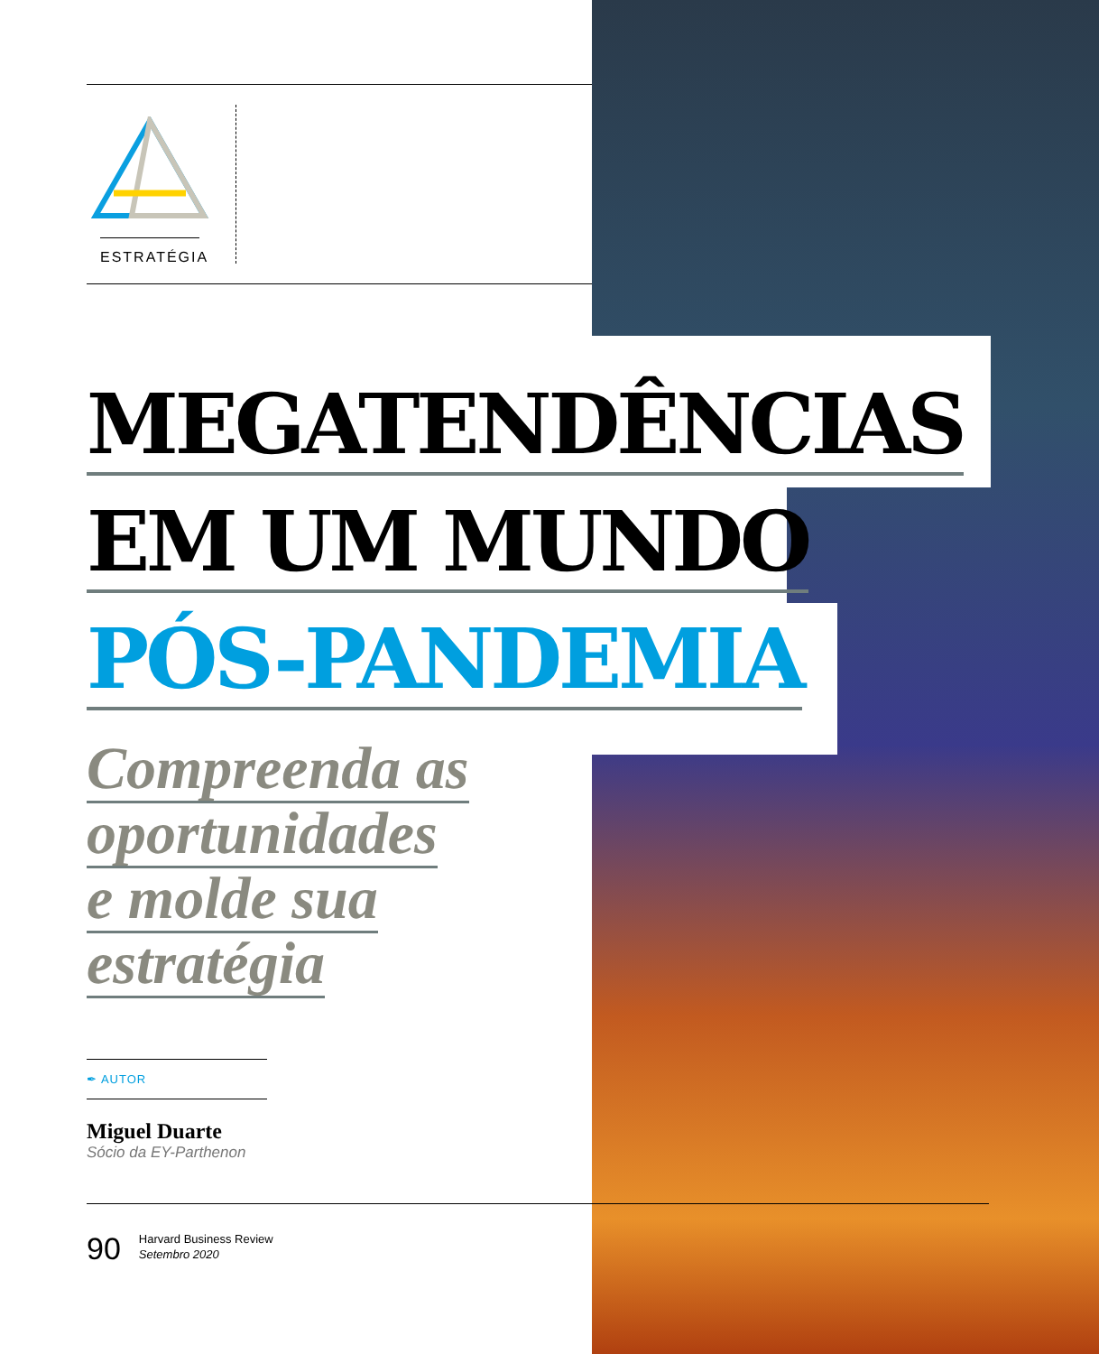ESTRATÉGIA
MEGATENDÊNCIAS
EM UM MUNDO
PÓS-PANDEMIA
Compreenda as
oportunidades
e molde sua
estratégia
✒ AUTOR
Miguel Duarte
Sócio da EY-Parthenon
90
Harvard Business Review
Setembro 2020